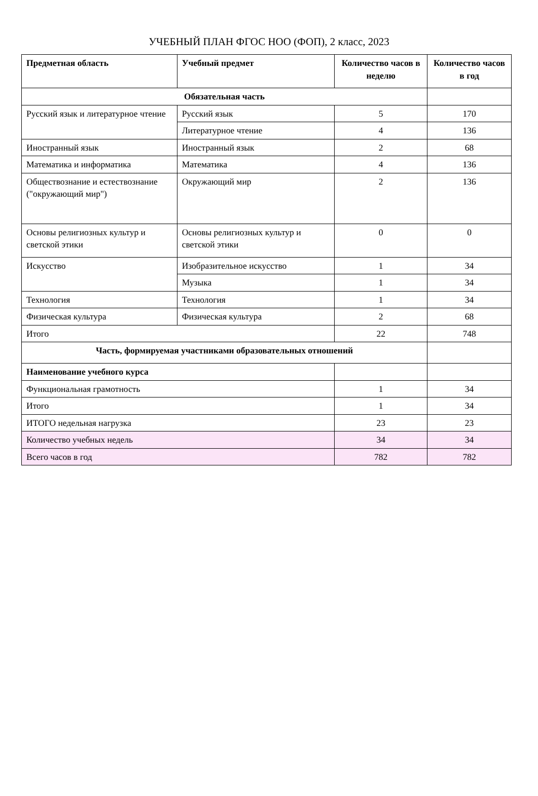УЧЕБНЫЙ ПЛАН ФГОС НОО (ФОП), 2 класс, 2023
| Предметная область | Учебный предмет | Количество часов в неделю | Количество часов в год |
| --- | --- | --- | --- |
| Обязательная часть | | | |
| Русский язык и литературное чтение | Русский язык | 5 | 170 |
| | Литературное чтение | 4 | 136 |
| Иностранный язык | Иностранный язык | 2 | 68 |
| Математика и информатика | Математика | 4 | 136 |
| Обществознание и естествознание ("окружающий мир") | Окружающий мир | 2 | 136 |
| Основы религиозных культур и светской этики | Основы религиозных культур и светской этики | 0 | 0 |
| Искусство | Изобразительное искусство | 1 | 34 |
| | Музыка | 1 | 34 |
| Технология | Технология | 1 | 34 |
| Физическая культура | Физическая культура | 2 | 68 |
| Итого | | 22 | 748 |
| Часть, формируемая участниками образовательных отношений | | | |
| Наименование учебного курса | | | |
| Функциональная грамотность | | 1 | 34 |
| Итого | | 1 | 34 |
| ИТОГО недельная нагрузка | | 23 | 23 |
| Количество учебных недель | | 34 | 34 |
| Всего часов в год | | 782 | 782 |